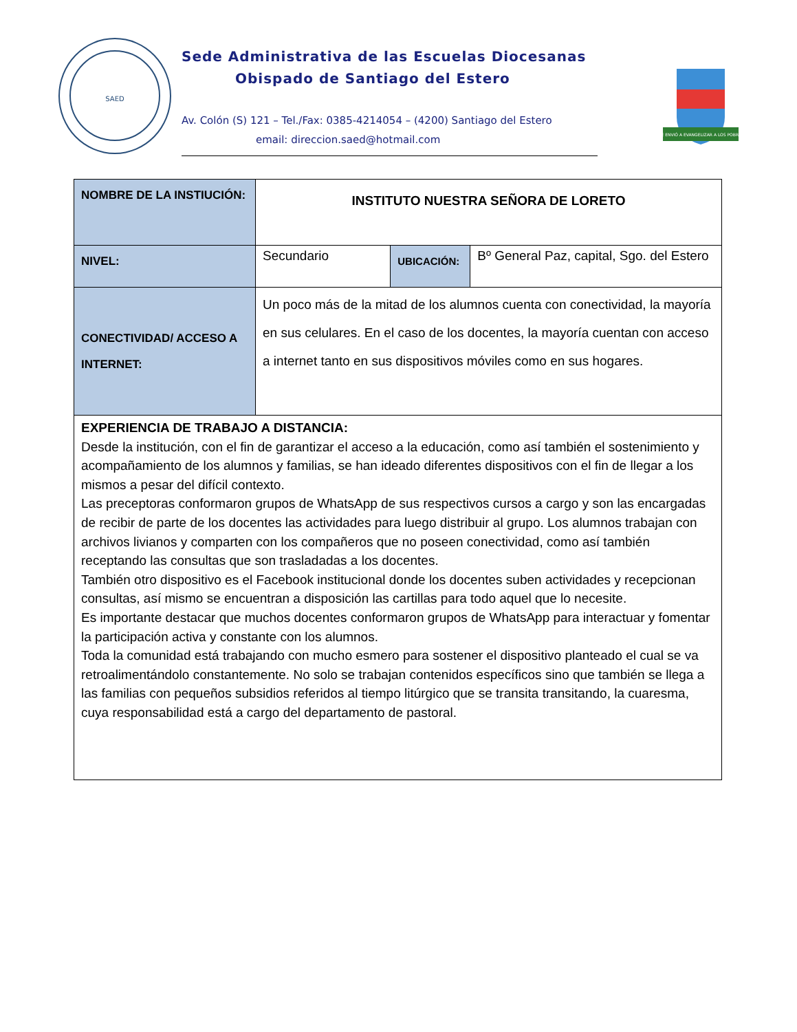SAED
Sede Administrativa de las Escuelas Diocesanas
Obispado de Santiago del Estero
Av. Colón (S) 121 – Tel./Fax: 0385-4214054 – (4200) Santiago del Estero
email: direccion.saed@hotmail.com
ME ENVIÓ A EVANGELIZAR A LOS POBRES
| NOMBRE DE LA INSTIUCIÓN: | INSTITUTO NUESTRA SEÑORA DE LORETO | | |
| NIVEL: | Secundario | UBICACIÓN: | Bº General Paz, capital, Sgo. del Estero |
| CONECTIVIDAD/ ACCESO A INTERNET: | Un poco más de la mitad de los alumnos cuenta con conectividad, la mayoría en sus celulares. En el caso de los docentes, la mayoría cuentan con acceso a internet tanto en sus dispositivos móviles como en sus hogares. | | |
| EXPERIENCIA DE TRABAJO A DISTANCIA: Desde la institución, con el fin de garantizar el acceso a la educación, como así también el sostenimiento y acompañamiento de los alumnos y familias, se han ideado diferentes dispositivos con el fin de llegar a los mismos a pesar del difícil contexto. Las preceptoras conformaron grupos de WhatsApp de sus respectivos cursos a cargo y son las encargadas de recibir de parte de los docentes las actividades para luego distribuir al grupo. Los alumnos trabajan con archivos livianos y comparten con los compañeros que no poseen conectividad, como así también receptando las consultas que son trasladadas a los docentes. También otro dispositivo es el Facebook institucional donde los docentes suben actividades y recepcionan consultas, así mismo se encuentran a disposición las cartillas para todo aquel que lo necesite. Es importante destacar que muchos docentes conformaron grupos de WhatsApp para interactuar y fomentar la participación activa y constante con los alumnos. Toda la comunidad está trabajando con mucho esmero para sostener el dispositivo planteado el cual se va retroalimentándolo constantemente. No solo se trabajan contenidos específicos sino que también se llega a las familias con pequeños subsidios referidos al tiempo litúrgico que se transita transitando, la cuaresma, cuya responsabilidad está a cargo del departamento de pastoral. | | | |